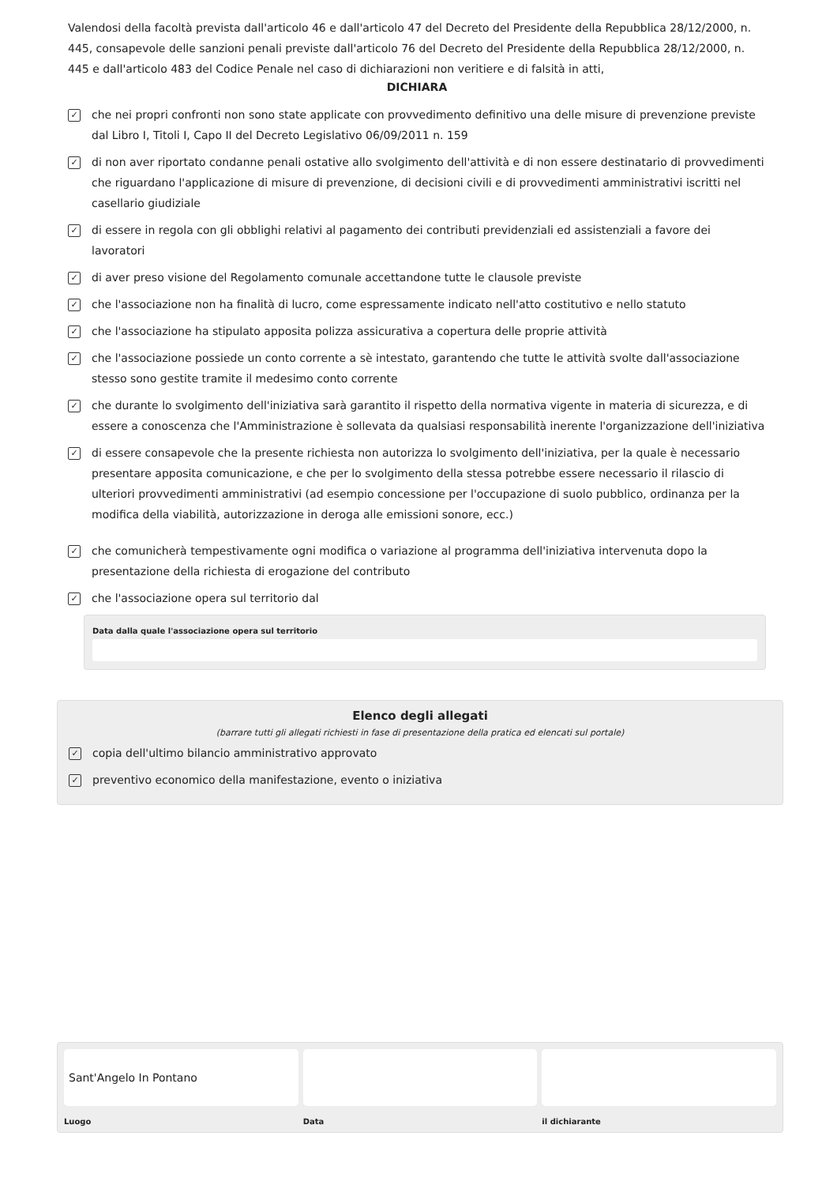Valendosi della facoltà prevista dall'articolo 46 e dall'articolo 47 del Decreto del Presidente della Repubblica 28/12/2000, n. 445, consapevole delle sanzioni penali previste dall'articolo 76 del Decreto del Presidente della Repubblica 28/12/2000, n. 445 e dall'articolo 483 del Codice Penale nel caso di dichiarazioni non veritiere e di falsità in atti,
DICHIARA
✓ che nei propri confronti non sono state applicate con provvedimento definitivo una delle misure di prevenzione previste dal Libro I, Titoli I, Capo II del Decreto Legislativo 06/09/2011 n. 159
✓ di non aver riportato condanne penali ostative allo svolgimento dell'attività e di non essere destinatario di provvedimenti che riguardano l'applicazione di misure di prevenzione, di decisioni civili e di provvedimenti amministrativi iscritti nel casellario giudiziale
✓ di essere in regola con gli obblighi relativi al pagamento dei contributi previdenziali ed assistenziali a favore dei lavoratori
✓ di aver preso visione del Regolamento comunale accettandone tutte le clausole previste
✓ che l'associazione non ha finalità di lucro, come espressamente indicato nell'atto costitutivo e nello statuto
✓ che l'associazione ha stipulato apposita polizza assicurativa a copertura delle proprie attività
✓ che l'associazione possiede un conto corrente a sè intestato, garantendo che tutte le attività svolte dall'associazione stesso sono gestite tramite il medesimo conto corrente
✓ che durante lo svolgimento dell'iniziativa sarà garantito il rispetto della normativa vigente in materia di sicurezza, e di essere a conoscenza che l'Amministrazione è sollevata da qualsiasi responsabilità inerente l'organizzazione dell'iniziativa
✓ di essere consapevole che la presente richiesta non autorizza lo svolgimento dell'iniziativa, per la quale è necessario presentare apposita comunicazione, e che per lo svolgimento della stessa potrebbe essere necessario il rilascio di ulteriori provvedimenti amministrativi (ad esempio concessione per l'occupazione di suolo pubblico, ordinanza per la modifica della viabilità, autorizzazione in deroga alle emissioni sonore, ecc.)
✓ che comunicherà tempestivamente ogni modifica o variazione al programma dell'iniziativa intervenuta dopo la presentazione della richiesta di erogazione del contributo
✓ che l'associazione opera sul territorio dal
Data dalla quale l'associazione opera sul territorio
Elenco degli allegati
(barrare tutti gli allegati richiesti in fase di presentazione della pratica ed elencati sul portale)
✓ copia dell'ultimo bilancio amministrativo approvato
✓ preventivo economico della manifestazione, evento o iniziativa
Sant'Angelo In Pontano
Luogo Data il dichiarante